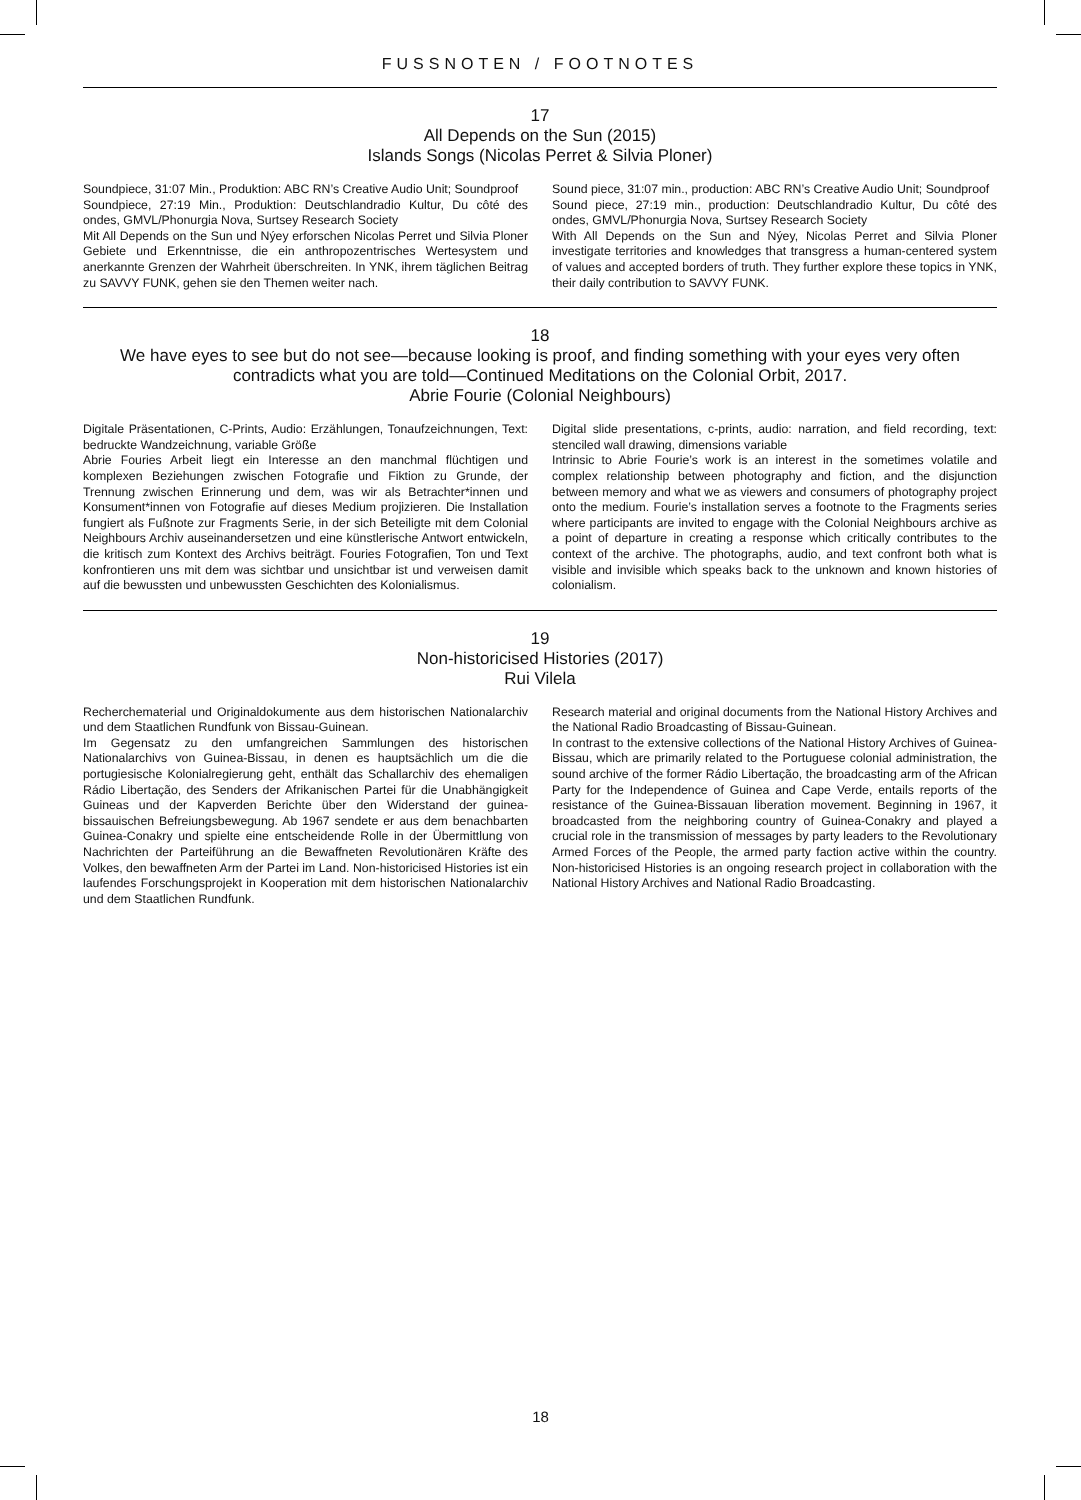FUSSNOTEN / FOOTNOTES
17
All Depends on the Sun (2015)
Islands Songs (Nicolas Perret & Silvia Ploner)
Soundpiece, 31:07 Min., Produktion: ABC RN’s Creative Audio Unit; Soundproof
Soundpiece, 27:19 Min., Produktion: Deutschlandradio Kultur, Du côté des ondes, GMVL/Phonurgia Nova, Surtsey Research Society
Mit All Depends on the Sun und Nýey erforschen Nicolas Perret und Silvia Ploner Gebiete und Erkenntnisse, die ein anthropozentrisches Wertesystem und anerkannte Grenzen der Wahrheit überschreiten. In YNK, ihrem täglichen Beitrag zu SAVVY FUNK, gehen sie den Themen weiter nach.
Sound piece, 31:07 min., production: ABC RN’s Creative Audio Unit; Soundproof
Sound piece, 27:19 min., production: Deutschlandradio Kultur, Du côté des ondes, GMVL/Phonurgia Nova, Surtsey Research Society
With All Depends on the Sun and Nýey, Nicolas Perret and Silvia Ploner investigate territories and knowledges that transgress a human-centered system of values and accepted borders of truth. They further explore these topics in YNK, their daily contribution to SAVVY FUNK.
18
We have eyes to see but do not see—because looking is proof, and finding something with your eyes very often contradicts what you are told—Continued Meditations on the Colonial Orbit, 2017.
Abrie Fourie (Colonial Neighbours)
Digitale Präsentationen, C-Prints, Audio: Erzählungen, Tonaufzeichnungen, Text: bedruckte Wandzeichnung, variable Größe
Abrie Fouries Arbeit liegt ein Interesse an den manchmal flüchtigen und komplexen Beziehungen zwischen Fotografie und Fiktion zu Grunde, der Trennung zwischen Erinnerung und dem, was wir als Betrachter*innen und Konsument*innen von Fotografie auf dieses Medium projizieren. Die Installation fungiert als Fußnote zur Fragments Serie, in der sich Beteiligte mit dem Colonial Neighbours Archiv auseinandersetzen und eine künstlerische Antwort entwickeln, die kritisch zum Kontext des Archivs beiträgt. Fouries Fotografien, Ton und Text konfrontieren uns mit dem was sichtbar und unsichtbar ist und verweisen damit auf die bewussten und unbewussten Geschichten des Kolonialismus.
Digital slide presentations, c-prints, audio: narration, and field recording, text: stenciled wall drawing, dimensions variable
Intrinsic to Abrie Fourie’s work is an interest in the sometimes volatile and complex relationship between photography and fiction, and the disjunction between memory and what we as viewers and consumers of photography project onto the medium. Fourie’s installation serves a footnote to the Fragments series where participants are invited to engage with the Colonial Neighbours archive as a point of departure in creating a response which critically contributes to the context of the archive. The photographs, audio, and text confront both what is visible and invisible which speaks back to the unknown and known histories of colonialism.
19
Non-historicised Histories (2017)
Rui Vilela
Recherchematerial und Originaldokumente aus dem historischen Nationalarchiv und dem Staatlichen Rundfunk von Bissau-Guinean.
Im Gegensatz zu den umfangreichen Sammlungen des historischen Nationalarchivs von Guinea-Bissau, in denen es hauptsächlich um die die portugiesische Kolonialregierung geht, enthält das Schallarchiv des ehemaligen Rádio Libertação, des Senders der Afrikanischen Partei für die Unabhängigkeit Guineas und der Kapverden Berichte über den Widerstand der guinea-bissauischen Befreiungsbewegung. Ab 1967 sendete er aus dem benachbarten Guinea-Conakry und spielte eine entscheidende Rolle in der Übermittlung von Nachrichten der Parteiführung an die Bewaffneten Revolutionären Kräfte des Volkes, den bewaffneten Arm der Partei im Land. Non-historicised Histories ist ein laufendes Forschungsprojekt in Kooperation mit dem historischen Nationalarchiv und dem Staatlichen Rundfunk.
Research material and original documents from the National History Archives and the National Radio Broadcasting of Bissau-Guinean.
In contrast to the extensive collections of the National History Archives of Guinea-Bissau, which are primarily related to the Portuguese colonial administration, the sound archive of the former Rádio Libertação, the broadcasting arm of the African Party for the Independence of Guinea and Cape Verde, entails reports of the resistance of the Guinea-Bissauan liberation movement. Beginning in 1967, it broadcasted from the neighboring country of Guinea-Conakry and played a crucial role in the transmission of messages by party leaders to the Revolutionary Armed Forces of the People, the armed party faction active within the country. Non-historicised Histories is an ongoing research project in collaboration with the National History Archives and National Radio Broadcasting.
18